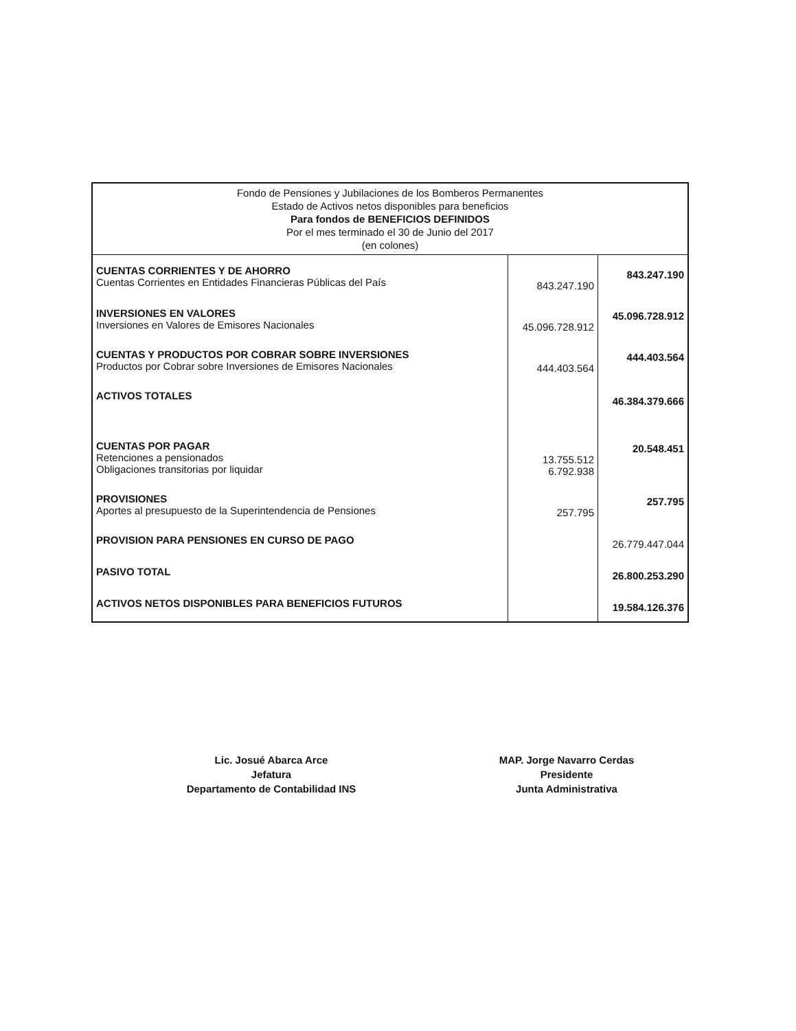| Fondo de Pensiones y Jubilaciones de los Bomberos Permanentes Estado de Activos netos disponibles para beneficios Para fondos de BENEFICIOS DEFINIDOS Por el mes terminado el 30 de Junio del 2017 (en colones) | | |
| --- | --- | --- |
| CUENTAS CORRIENTES Y DE AHORRO Cuentas Corrientes en Entidades Financieras Públicas del País | 843.247.190 | 843.247.190 |
| INVERSIONES EN VALORES Inversiones en Valores de Emisores Nacionales | 45.096.728.912 | 45.096.728.912 |
| CUENTAS Y PRODUCTOS POR COBRAR SOBRE INVERSIONES Productos por Cobrar sobre Inversiones de Emisores Nacionales | 444.403.564 | 444.403.564 |
| ACTIVOS TOTALES | | 46.384.379.666 |
| CUENTAS POR PAGAR Retenciones a pensionados Obligaciones transitorias por liquidar | 13.755.512 6.792.938 | 20.548.451 |
| PROVISIONES Aportes al presupuesto de la Superintendencia de Pensiones | 257.795 | 257.795 |
| PROVISION PARA PENSIONES EN CURSO DE PAGO | | 26.779.447.044 |
| PASIVO TOTAL | | 26.800.253.290 |
| ACTIVOS NETOS DISPONIBLES PARA BENEFICIOS FUTUROS | | 19.584.126.376 |
Lic. Josué Abarca Arce
Jefatura
Departamento de Contabilidad INS
MAP. Jorge Navarro Cerdas
Presidente
Junta Administrativa